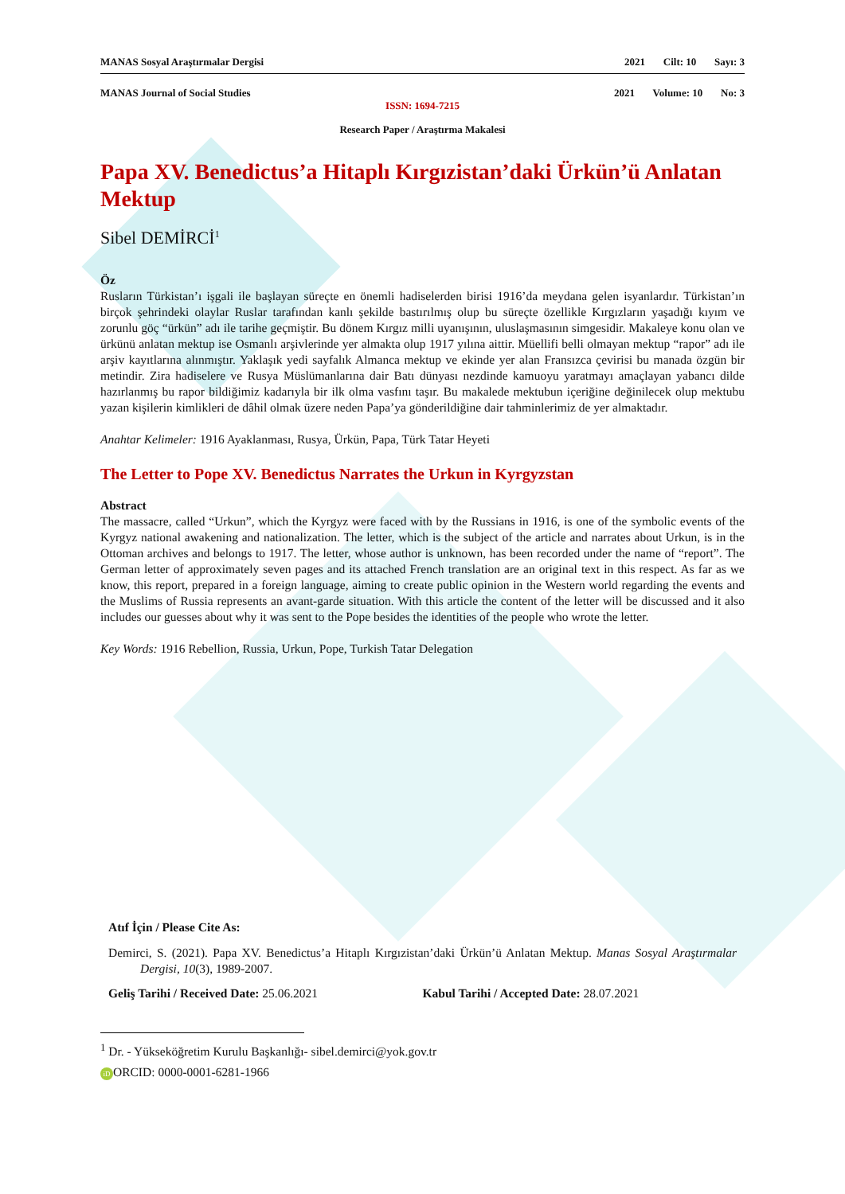MANAS Sosyal Araştırmalar Dergisi
2021 Cilt: 10 Sayı: 3
MANAS Journal of Social Studies
2021 Volume: 10 No: 3
ISSN: 1694-7215
Research Paper / Araştırma Makalesi
Papa XV. Benedictus’a Hitaplı Kırgızistan’daki Ürkün’ü Anlatan Mektup
Sibel DEMİRCİ<sup>1</sup>
Öz
Rusların Türkistan’ı işgali ile başlayan süreçte en önemli hadiselerden birisi 1916’da meydana gelen isyanlardır. Türkistan’ın birçok şehrindeki olaylar Ruslar tarafından kanlı şekilde bastırılmış olup bu süreçte özellikle Kırgızların yaşadığı kıyım ve zorunlu göç “ürkün” adı ile tarihe geçmiştir. Bu dönem Kırgız milli uyanışının, uluslaşmasının simgesidir. Makaleye konu olan ve ürkünü anlatan mektup ise Osmanlı arşivlerinde yer almakta olup 1917 yılına aittir. Müellifi belli olmayan mektup “rapor” adı ile arşiv kayıtlarına alınmıştır. Yaklaşık yedi sayfalık Almanca mektup ve ekinde yer alan Fransızca çevirisi bu manada özgün bir metindir. Zira hadiselere ve Rusya Müslümanlarına dair Batı dünyası nezdinde kamuoyu yaratmayı amaçlayan yabancı dilde hazırlanmış bu rapor bildiğimiz kadarıyla bir ilk olma vasfını taşır. Bu makalede mektubun içeriğine değinilecek olup mektubu yazan kişilerin kimlikleri de dâhil olmak üzere neden Papa’ya gönderildiğine dair tahminlerimiz de yer almaktadır.
Anahtar Kelimeler: 1916 Ayaklanması, Rusya, Ürkün, Papa, Türk Tatar Heyeti
The Letter to Pope XV. Benedictus Narrates the Urkun in Kyrgyzstan
Abstract
The massacre, called “Urkun”, which the Kyrgyz were faced with by the Russians in 1916, is one of the symbolic events of the Kyrgyz national awakening and nationalization. The letter, which is the subject of the article and narrates about Urkun, is in the Ottoman archives and belongs to 1917. The letter, whose author is unknown, has been recorded under the name of “report”. The German letter of approximately seven pages and its attached French translation are an original text in this respect. As far as we know, this report, prepared in a foreign language, aiming to create public opinion in the Western world regarding the events and the Muslims of Russia represents an avant-garde situation. With this article the content of the letter will be discussed and it also includes our guesses about why it was sent to the Pope besides the identities of the people who wrote the letter.
Key Words: 1916 Rebellion, Russia, Urkun, Pope, Turkish Tatar Delegation
Atıf İçin / Please Cite As:
Demirci, S. (2021). Papa XV. Benedictus’a Hitaplı Kırgızistan’daki Ürkün’ü Anlatan Mektup. Manas Sosyal Araştırmalar Dergisi, 10(3), 1989-2007.
Geliş Tarihi / Received Date: 25.06.2021
Kabul Tarihi / Accepted Date: 28.07.2021
<sup>1</sup> Dr. - Yükseköğretim Kurulu Başkanlığı- sibel.demirci@yok.gov.tr
iD ORCID: 0000-0001-6281-1966